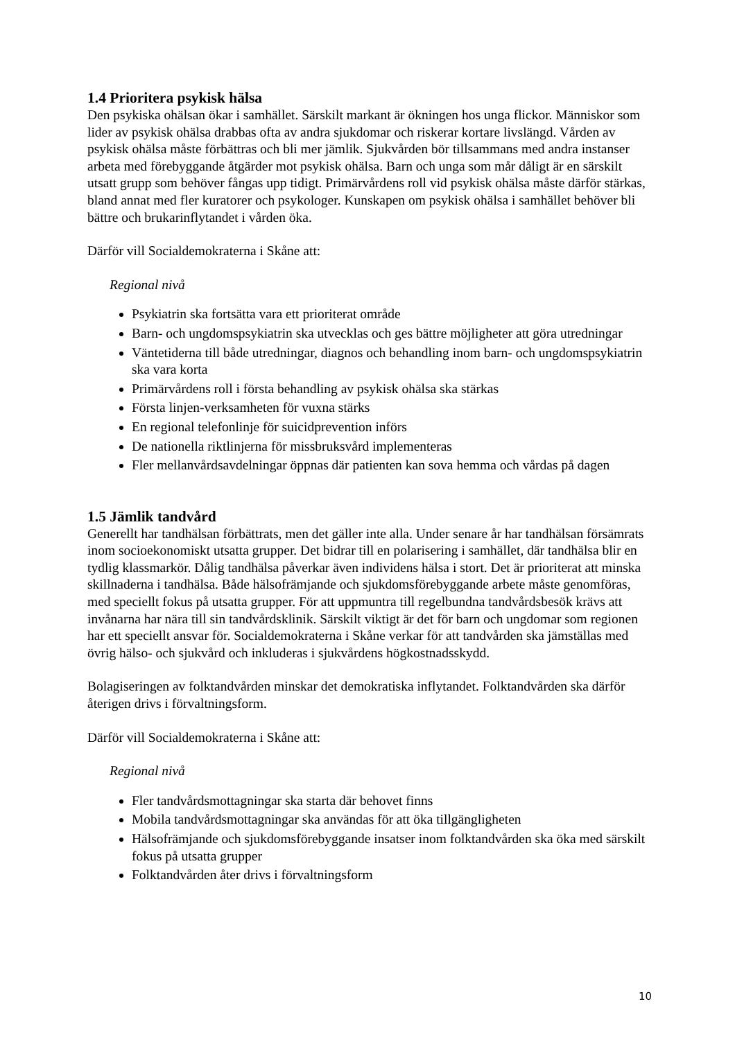1.4 Prioritera psykisk hälsa
Den psykiska ohälsan ökar i samhället. Särskilt markant är ökningen hos unga flickor. Människor som lider av psykisk ohälsa drabbas ofta av andra sjukdomar och riskerar kortare livslängd. Vården av psykisk ohälsa måste förbättras och bli mer jämlik. Sjukvården bör tillsammans med andra instanser arbeta med förebyggande åtgärder mot psykisk ohälsa. Barn och unga som mår dåligt är en särskilt utsatt grupp som behöver fångas upp tidigt. Primärvårdens roll vid psykisk ohälsa måste därför stärkas, bland annat med fler kuratorer och psykologer. Kunskapen om psykisk ohälsa i samhället behöver bli bättre och brukarinflytandet i vården öka.
Därför vill Socialdemokraterna i Skåne att:
Regional nivå
Psykiatrin ska fortsätta vara ett prioriterat område
Barn- och ungdomspsykiatrin ska utvecklas och ges bättre möjligheter att göra utredningar
Väntetiderna till både utredningar, diagnos och behandling inom barn- och ungdomspsykiatrin ska vara korta
Primärvårdens roll i första behandling av psykisk ohälsa ska stärkas
Första linjen-verksamheten för vuxna stärks
En regional telefonlinje för suicidprevention införs
De nationella riktlinjerna för missbruksvård implementeras
Fler mellanvårdsavdelningar öppnas där patienten kan sova hemma och vårdas på dagen
1.5 Jämlik tandvård
Generellt har tandhälsan förbättrats, men det gäller inte alla. Under senare år har tandhälsan försämrats inom socioekonomiskt utsatta grupper. Det bidrar till en polarisering i samhället, där tandhälsa blir en tydlig klassmarkör. Dålig tandhälsa påverkar även individens hälsa i stort. Det är prioriterat att minska skillnaderna i tandhälsa. Både hälsofrämjande och sjukdomsförebyggande arbete måste genomföras, med speciellt fokus på utsatta grupper. För att uppmuntra till regelbundna tandvårdsbesök krävs att invånarna har nära till sin tandvårdsklinik. Särskilt viktigt är det för barn och ungdomar som regionen har ett speciellt ansvar för. Socialdemokraterna i Skåne verkar för att tandvården ska jämställas med övrig hälso- och sjukvård och inkluderas i sjukvårdens högkostnadsskydd.
Bolagiseringen av folktandvården minskar det demokratiska inflytandet. Folktandvården ska därför återigen drivs i förvaltningsform.
Därför vill Socialdemokraterna i Skåne att:
Regional nivå
Fler tandvårdsmottagningar ska starta där behovet finns
Mobila tandvårdsmottagningar ska användas för att öka tillgängligheten
Hälsofrämjande och sjukdomsförebyggande insatser inom folktandvården ska öka med särskilt fokus på utsatta grupper
Folktandvården åter drivs i förvaltningsform
10